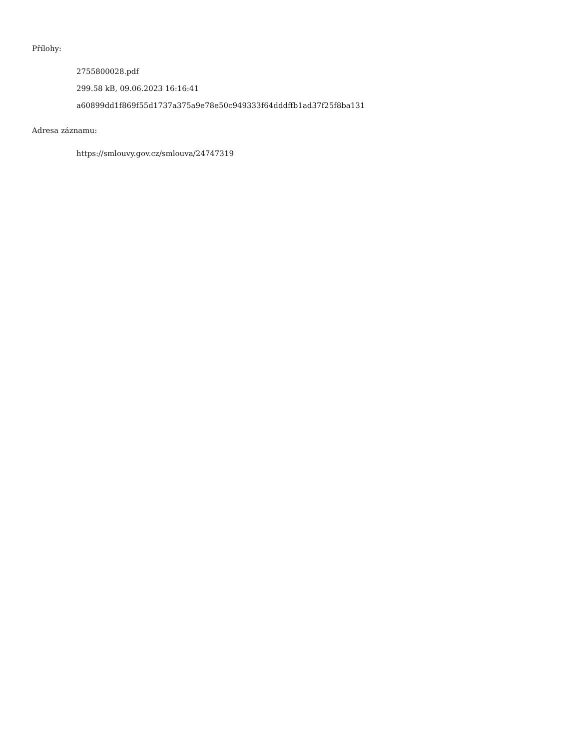Přílohy:
2755800028.pdf
299.58 kB, 09.06.2023 16:16:41
a60899dd1f869f55d1737a375a9e78e50c949333f64dddffb1ad37f25f8ba131
Adresa záznamu:
https://smlouvy.gov.cz/smlouva/24747319